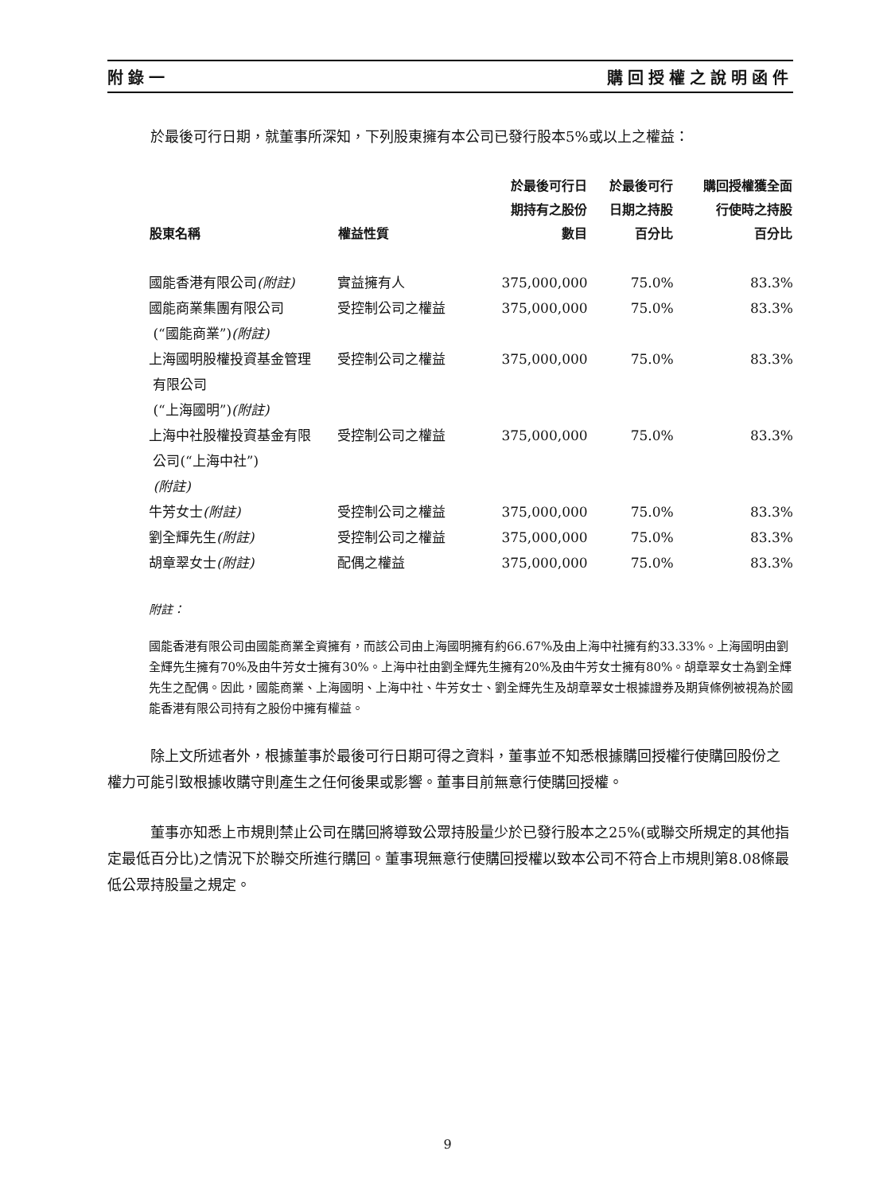附錄一 購回授權之說明函件
於最後可行日期，就董事所深知，下列股東擁有本公司已發行股本5%或以上之權益：
| 股東名稱 | 權益性質 | 於最後可行日 期持有之股份 數目 | 於最後可行 日期之持股 百分比 | 購回授權獲全面 行使時之持股 百分比 |
| --- | --- | --- | --- | --- |
| 國能香港有限公司 (附註) | 實益擁有人 | 375,000,000 | 75.0% | 83.3% |
| 國能商業集團有限公司 (“國能商業”) (附註) | 受控制公司之權益 | 375,000,000 | 75.0% | 83.3% |
| 上海國明股權投資基金管理 有限公司 (“上海國明”) (附註) | 受控制公司之權益 | 375,000,000 | 75.0% | 83.3% |
| 上海中社股權投資基金有限 公司(“上海中社”) (附註) | 受控制公司之權益 | 375,000,000 | 75.0% | 83.3% |
| 牛芳女士 (附註) | 受控制公司之權益 | 375,000,000 | 75.0% | 83.3% |
| 劉全輝先生 (附註) | 受控制公司之權益 | 375,000,000 | 75.0% | 83.3% |
| 胡章翠女士 (附註) | 配偶之權益 | 375,000,000 | 75.0% | 83.3% |
附註：
國能香港有限公司由國能商業全資擁有，而該公司由上海國明擁有約66.67%及由上海中社擁有約33.33%。上海國明由劉全輝先生擁有70%及由牛芳女士擁有30%。上海中社由劉全輝先生擁有20%及由牛芳女士擁有80%。胡章翠女士為劉全輝先生之配偶。因此，國能商業、上海國明、上海中社、牛芳女士、劉全輝先生及胡章翠女士根據證券及期貨條例被視為於國能香港有限公司持有之股份中擁有權益。
除上文所述者外，根據董事於最後可行日期可得之資料，董事並不知悉根據購回授權行使購回股份之權力可能引致根據收購守則產生之任何後果或影響。董事目前無意行使購回授權。
董事亦知悉上市規則禁止公司在購回將導致公眾持股量少於已發行股本之25%(或聯交所規定的其他指定最低百分比)之情況下於聯交所進行購回。董事現無意行使購回授權以致本公司不符合上市規則第8.08條最低公眾持股量之規定。
9